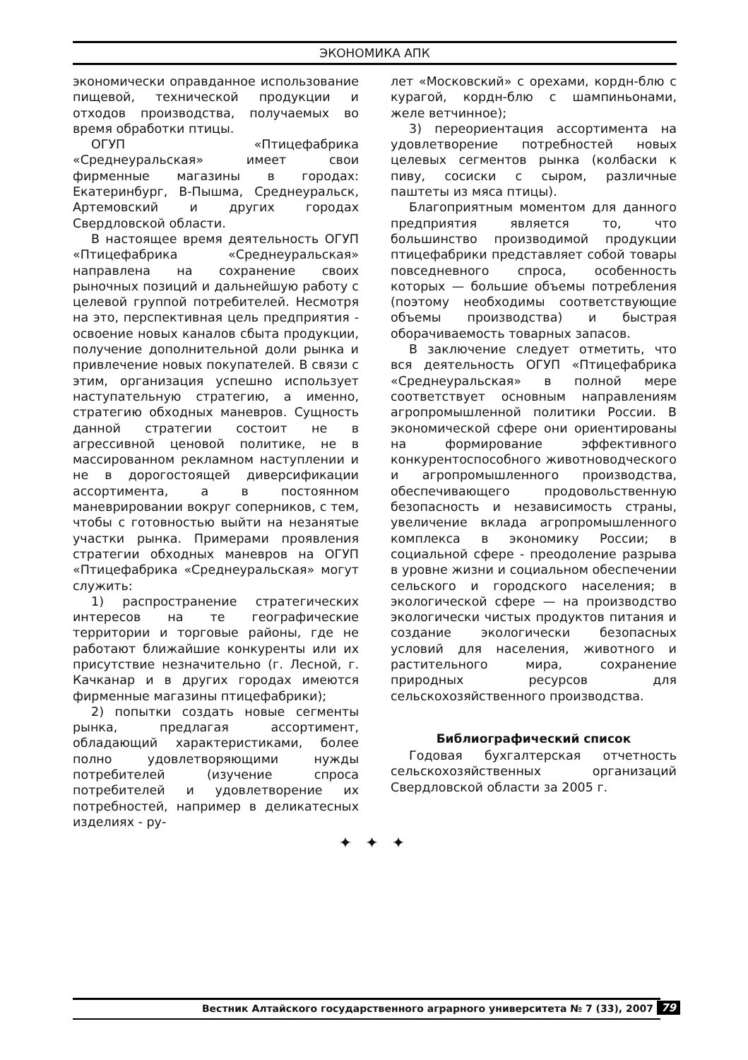ЭКОНОМИКА АПК
экономически оправданное использование пищевой, технической продукции и отходов производства, получаемых во время обработки птицы.
ОГУП «Птицефабрика «Среднеуральская» имеет свои фирменные магазины в городах: Екатеринбург, В-Пышма, Среднеуральск, Артемовский и других городах Свердловской области.
В настоящее время деятельность ОГУП «Птицефабрика «Среднеуральская» направлена на сохранение своих рыночных позиций и дальнейшую работу с целевой группой потребителей. Несмотря на это, перспективная цель предприятия - освоение новых каналов сбыта продукции, получение дополнительной доли рынка и привлечение новых покупателей. В связи с этим, организация успешно использует наступательную стратегию, а именно, стратегию обходных маневров. Сущность данной стратегии состоит не в агрессивной ценовой политике, не в массированном рекламном наступлении и не в дорогостоящей диверсификации ассортимента, а в постоянном маневрировании вокруг соперников, с тем, чтобы с готовностью выйти на незанятые участки рынка. Примерами проявления стратегии обходных маневров на ОГУП «Птицефабрика «Среднеуральская» могут служить:
1) распространение стратегических интересов на те географические территории и торговые районы, где не работают ближайшие конкуренты или их присутствие незначительно (г. Лесной, г. Качканар и в других городах имеются фирменные магазины птицефабрики);
2) попытки создать новые сегменты рынка, предлагая ассортимент, обладающий характеристиками, более полно удовлетворяющими нужды потребителей (изучение спроса потребителей и удовлетворение их потребностей, например в деликатесных изделиях - ру-
лет «Московский» с орехами, кордн-блю с курагой, кордн-блю с шампиньонами, желе ветчинное);
3) переориентация ассортимента на удовлетворение потребностей новых целевых сегментов рынка (колбаски к пиву, сосиски с сыром, различные паштеты из мяса птицы).
Благоприятным моментом для данного предприятия является то, что большинство производимой продукции птицефабрики представляет собой товары повседневного спроса, особенность которых — большие объемы потребления (поэтому необходимы соответствующие объемы производства) и быстрая оборачиваемость товарных запасов.
В заключение следует отметить, что вся деятельность ОГУП «Птицефабрика «Среднеуральская» в полной мере соответствует основным направлениям агропромышленной политики России. В экономической сфере они ориентированы на формирование эффективного конкурентоспособного животноводческого и агропромышленного производства, обеспечивающего продовольственную безопасность и независимость страны, увеличение вклада агропромышленного комплекса в экономику России; в социальной сфере - преодоление разрыва в уровне жизни и социальном обеспечении сельского и городского населения; в экологической сфере — на производство экологически чистых продуктов питания и создание экологически безопасных условий для населения, животного и растительного мира, сохранение природных ресурсов для сельскохозяйственного производства.
Библиографический список
Годовая бухгалтерская отчетность сельскохозяйственных организаций Свердловской области за 2005 г.
✦ ✦ ✦
Вестник Алтайского государственного аграрного университета № 7 (33), 2007 79